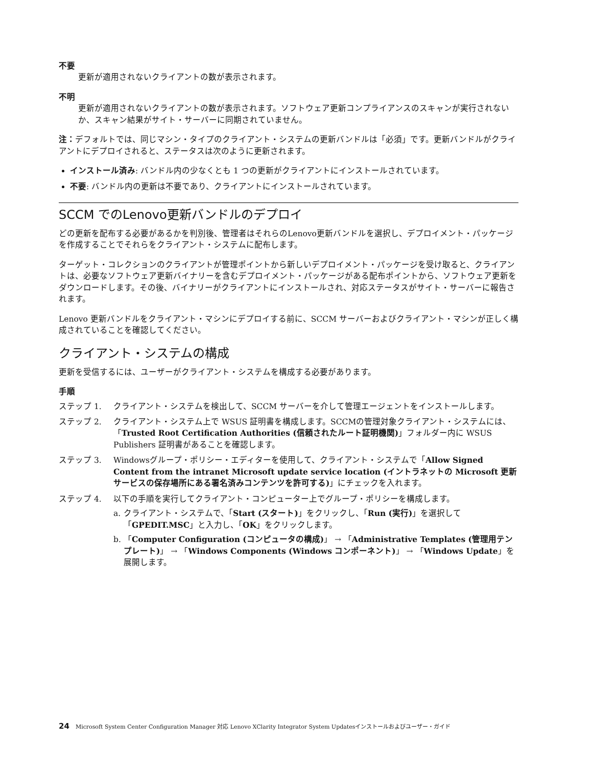不要
更新が適用されないクライアントの数が表示されます。
不明
更新が適用されないクライアントの数が表示されます。ソフトウェア更新コンプライアンスのスキャンが実行されないか、スキャン結果がサイト・サーバーに同期されていません。
注：デフォルトでは、同じマシン・タイプのクライアント・システムの更新バンドルは「必須」です。更新バンドルがクライアントにデプロイされると、ステータスは次のように更新されます。
インストール済み: バンドル内の少なくとも 1 つの更新がクライアントにインストールされています。
不要: バンドル内の更新は不要であり、クライアントにインストールされています。
SCCM でのLenovo更新バンドルのデプロイ
どの更新を配布する必要があるかを判別後、管理者はそれらのLenovo更新バンドルを選択し、デプロイメント・パッケージを作成することでそれらをクライアント・システムに配布します。
ターゲット・コレクションのクライアントが管理ポイントから新しいデプロイメント・パッケージを受け取ると、クライアントは、必要なソフトウェア更新バイナリーを含むデプロイメント・パッケージがある配布ポイントから、ソフトウェア更新をダウンロードします。その後、バイナリーがクライアントにインストールされ、対応ステータスがサイト・サーバーに報告されます。
Lenovo 更新バンドルをクライアント・マシンにデプロイする前に、SCCM サーバーおよびクライアント・マシンが正しく構成されていることを確認してください。
クライアント・システムの構成
更新を受信するには、ユーザーがクライアント・システムを構成する必要があります。
手順
ステップ 1. クライアント・システムを検出して、SCCM サーバーを介して管理エージェントをインストールします。
ステップ 2. クライアント・システム上で WSUS 証明書を構成します。SCCMの管理対象クライアント・システムには、「Trusted Root Certification Authorities (信頼されたルート証明機関)」フォルダー内に WSUS Publishers 証明書があることを確認します。
ステップ 3. Windowsグループ・ポリシー・エディターを使用して、クライアント・システムで「Allow Signed Content from the intranet Microsoft update service location (イントラネットの Microsoft 更新サービスの保存場所にある署名済みコンテンツを許可する)」にチェックを入れます。
ステップ 4. 以下の手順を実行してクライアント・コンピューター上でグループ・ポリシーを構成します。
a. クライアント・システムで、「Start (スタート)」をクリックし、「Run (実行)」を選択して「GPEDIT.MSC」と入力し、「OK」をクリックします。
b. 「Computer Configuration (コンピュータの構成)」 → 「Administrative Templates (管理用テンプレート)」 → 「Windows Components (Windows コンポーネント)」 → 「Windows Update」を展開します。
24 Microsoft System Center Configuration Manager 対応 Lenovo XClarity Integrator System Updatesインストールおよびユーザー・ガイド